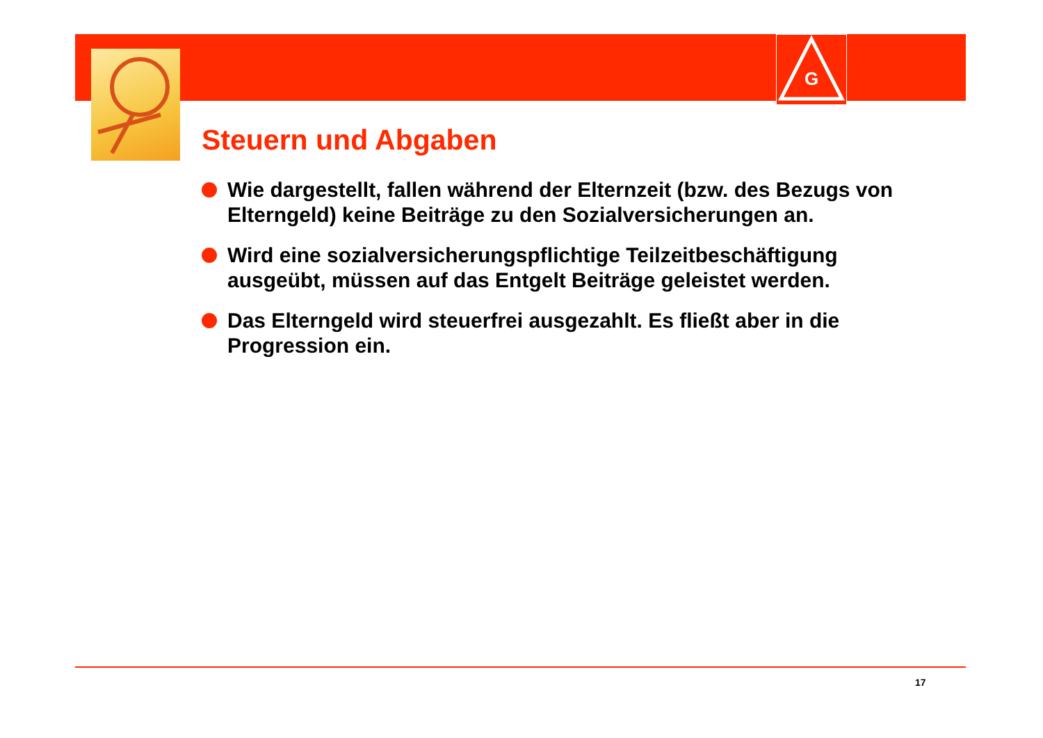G
Steuern und Abgaben
Wie dargestellt, fallen während der Elternzeit (bzw. des Bezugs von Elterngeld) keine Beiträge zu den Sozialversicherungen an.
Wird eine sozialversicherungspflichtige Teilzeitbeschäftigung ausgeübt, müssen auf das Entgelt Beiträge geleistet werden.
Das Elterngeld wird steuerfrei ausgezahlt. Es fließt aber in die Progression ein.
17